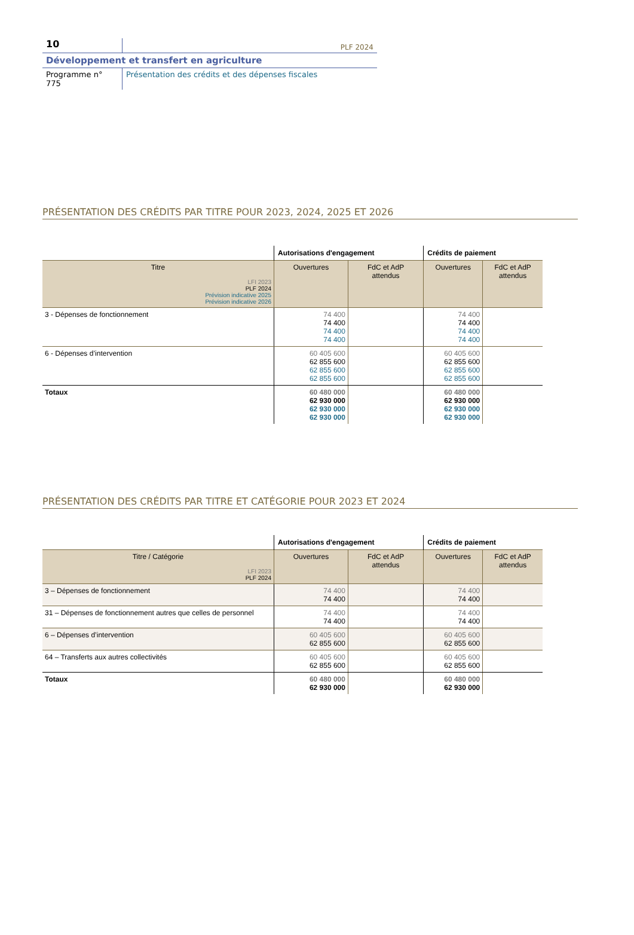10
PLF 2024
Développement et transfert en agriculture
Programme n° 775
Présentation des crédits et des dépenses fiscales
PRÉSENTATION DES CRÉDITS PAR TITRE POUR 2023, 2024, 2025 ET 2026
| | Autorisations d'engagement | | Crédits de paiement | |
| --- | --- | --- | --- | --- |
| Titre LFI 2023 PLF 2024 Prévision indicative 2025 Prévision indicative 2026 | Ouvertures | FdC et AdP attendus | Ouvertures | FdC et AdP attendus |
| 3 - Dépenses de fonctionnement | 74 400 74 400 74 400 74 400 | | 74 400 74 400 74 400 74 400 | |
| 6 - Dépenses d’intervention | 60 405 600 62 855 600 62 855 600 62 855 600 | | 60 405 600 62 855 600 62 855 600 62 855 600 | |
| Totaux | 60 480 000 62 930 000 62 930 000 62 930 000 | | 60 480 000 62 930 000 62 930 000 62 930 000 | |
PRÉSENTATION DES CRÉDITS PAR TITRE ET CATÉGORIE POUR 2023 ET 2024
| | Autorisations d'engagement | | Crédits de paiement | |
| --- | --- | --- | --- | --- |
| Titre / Catégorie LFI 2023 PLF 2024 | Ouvertures | FdC et AdP attendus | Ouvertures | FdC et AdP attendus |
| 3 – Dépenses de fonctionnement | 74 400 74 400 | | 74 400 74 400 | |
| 31 – Dépenses de fonctionnement autres que celles de personnel | 74 400 74 400 | | 74 400 74 400 | |
| 6 – Dépenses d’intervention | 60 405 600 62 855 600 | | 60 405 600 62 855 600 | |
| 64 – Transferts aux autres collectivités | 60 405 600 62 855 600 | | 60 405 600 62 855 600 | |
| Totaux | 60 480 000 62 930 000 | | 60 480 000 62 930 000 | |